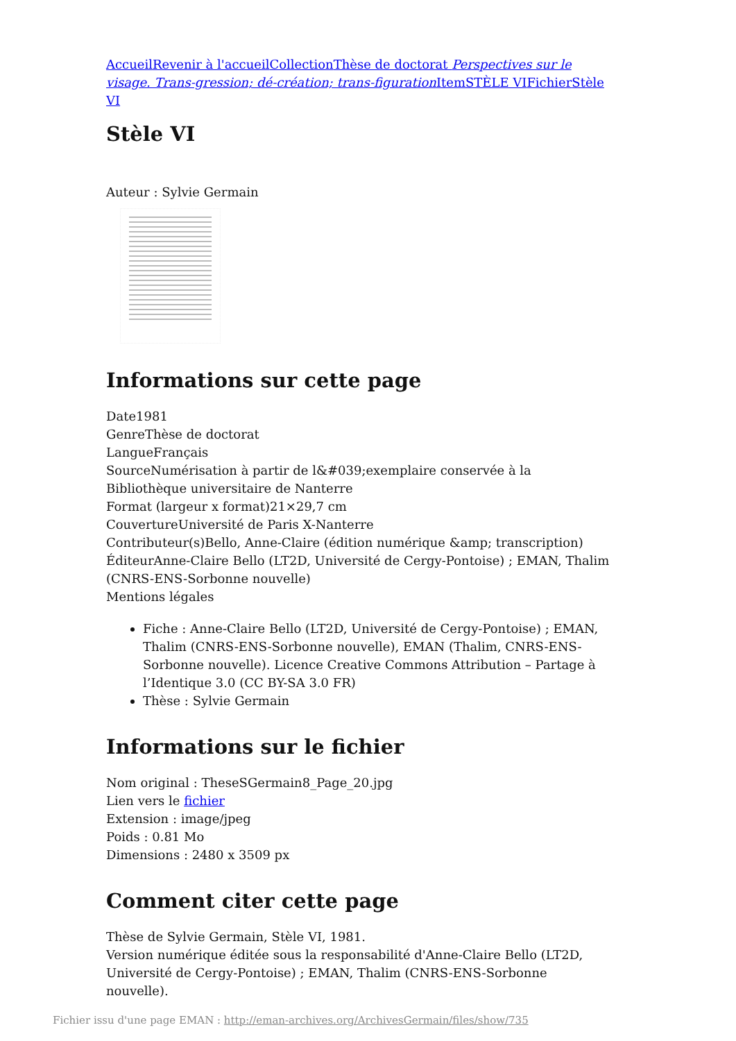Accueil Revenir à l'accueil Collection Thèse de doctorat Perspectives sur le visage. Trans-gression; dé-création; trans-figuration Item STÈLE VI Fichier Stèle VI
Stèle VI
Auteur : Sylvie Germain
Informations sur cette page
Date1981
GenreThèse de doctorat
LangueFrançais
SourceNumérisation à partir de l&#039;exemplaire conservée à la Bibliothèque universitaire de Nanterre
Format (largeur x format)21×29,7 cm
CouvertureUniversité de Paris X-Nanterre
Contributeur(s)Bello, Anne-Claire (édition numérique &amp; transcription)
ÉditeurAnne-Claire Bello (LT2D, Université de Cergy-Pontoise) ; EMAN, Thalim (CNRS-ENS-Sorbonne nouvelle)
Mentions légales
Fiche : Anne-Claire Bello (LT2D, Université de Cergy-Pontoise) ; EMAN, Thalim (CNRS-ENS-Sorbonne nouvelle), EMAN (Thalim, CNRS-ENS-Sorbonne nouvelle). Licence Creative Commons Attribution – Partage à l’Identique 3.0 (CC BY-SA 3.0 FR)
Thèse : Sylvie Germain
Informations sur le fichier
Nom original : TheseSGermain8_Page_20.jpg
Lien vers le fichier
Extension : image/jpeg
Poids : 0.81 Mo
Dimensions : 2480 x 3509 px
Comment citer cette page
Thèse de Sylvie Germain, Stèle VI, 1981.
Version numérique éditée sous la responsabilité d'Anne-Claire Bello (LT2D, Université de Cergy-Pontoise) ; EMAN, Thalim (CNRS-ENS-Sorbonne nouvelle).
Fichier issu d'une page EMAN : http://eman-archives.org/ArchivesGermain/files/show/735